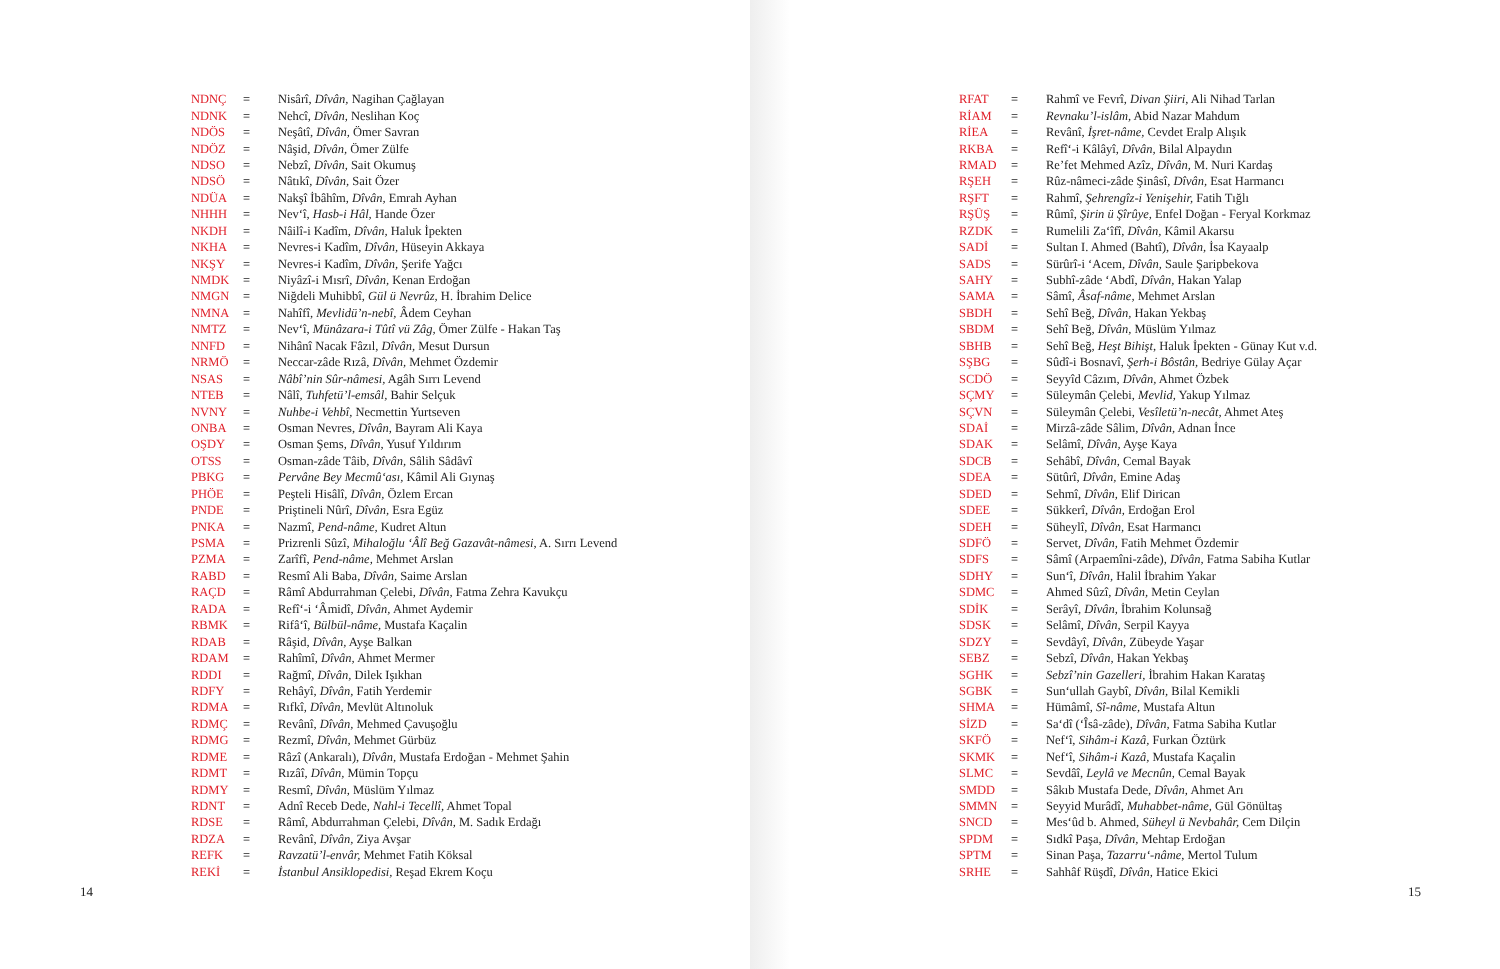| NDNÇ | = | Nisârî, Dîvân, Nagihan Çağlayan |
| NDNK | = | Nehcî, Dîvân, Neslihan Koç |
| NDÖS | = | Neşâtî, Dîvân, Ömer Savran |
| NDÖZ | = | Nâşid, Dîvân, Ömer Zülfe |
| NDSO | = | Nebzî, Dîvân, Sait Okumuş |
| NDSÖ | = | Nâtıkî, Dîvân, Sait Özer |
| NDÜA | = | Nakşî İbâhîm, Dîvân, Emrah Ayhan |
| NHHH | = | Nev‘î, Hasb-i Hâl, Hande Özer |
| NKDH | = | Nâilî-i Kadîm, Dîvân, Haluk İpekten |
| NKHA | = | Nevres-i Kadîm, Dîvân, Hüseyin Akkaya |
| NKŞY | = | Nevres-i Kadîm, Dîvân, Şerife Yağcı |
| NMDK | = | Niyâzî-i Mısrî, Dîvân, Kenan Erdoğan |
| NMGN | = | Niğdeli Muhibbî, Gül ü Nevrûz, H. İbrahim Delice |
| NMNA | = | Nahîfî, Mevlidü’n-nebî, Âdem Ceyhan |
| NMTZ | = | Nev‘î, Münâzara-i Tûtî vü Zâg, Ömer Zülfe - Hakan Taş |
| NNFD | = | Nihânî Nacak Fâzıl, Dîvân, Mesut Dursun |
| NRMÖ | = | Neccar-zâde Rızâ, Dîvân, Mehmet Özdemir |
| NSAS | = | Nâbî’nin Sûr-nâmesi, Agâh Sırrı Levend |
| NTEB | = | Nâlî, Tuhfetü’l-emsâl, Bahir Selçuk |
| NVNY | = | Nuhbe-i Vehbî, Necmettin Yurtseven |
| ONBA | = | Osman Nevres, Dîvân , Bayram Ali Kaya |
| OŞDY | = | Osman Şems, Dîvân , Yusuf Yıldırım |
| OTSS | = | Osman-zâde Tâib, Dîvân, Sâlih Sâdâvî |
| PBKG | = | Pervâne Bey Mecmû‘ası, Kâmil Ali Gıynaş |
| PHÖE | = | Peşteli Hisâlî, Dîvân, Özlem Ercan |
| PNDE | = | Priştineli Nûrî, Dîvân, Esra Egüz |
| PNKA | = | Nazmî, Pend-nâme, Kudret Altun |
| PSMA | = | Prizrenli Sûzî, Mihaloğlu ‘Âlî Beğ Gazavât-nâmesi , A. Sırrı Levend |
| PZMA | = | Zarîfî, Pend-nâme, Mehmet Arslan |
| RABD | = | Resmî Ali Baba, Dîvân, Saime Arslan |
| RAÇD | = | Râmî Abdurrahman Çelebi, Dîvân, Fatma Zehra Kavukçu |
| RADA | = | Refî‘-i ‘Âmidî, Dîvân, Ahmet Aydemir |
| RBMK | = | Rifâ‘î, Bülbül-nâme, Mustafa Kaçalin |
| RDAB | = | Râşid, Dîvân, Ayşe Balkan |
| RDAM | = | Rahîmî, Dîvân, Ahmet Mermer |
| RDDI | = | Rağmî, Dîvân, Dilek Işıkhan |
| RDFY | = | Rehâyî, Dîvân , Fatih Yerdemir |
| RDMA | = | Rıfkî, Dîvân, Mevlüt Altınoluk |
| RDMÇ | = | Revânî, Dîvân, Mehmed Çavuşoğlu |
| RDMG | = | Rezmî, Dîvân, Mehmet Gürbüz |
| RDME | = | Râzî (Ankaralı), Dîvân, Mustafa Erdoğan - Mehmet Şahin |
| RDMT | = | Rızâî, Dîvân, Mümin Topçu |
| RDMY | = | Resmî, Dîvân, Müslüm Yılmaz |
| RDNT | = | Adnî Receb Dede, Nahl-i Tecellî, Ahmet Topal |
| RDSE | = | Râmî, Abdurrahman Çelebi, Dîvân, M. Sadık Erdağı |
| RDZA | = | Revânî, Dîvân, Ziya Avşar |
| REFK | = | Ravzatü’l-envâr, Mehmet Fatih Köksal |
| REKİ | = | İstanbul Ansiklopedisi, Reşad Ekrem Koçu |
14
| RFAT | = | Rahmî ve Fevrî, Divan Şiiri , Ali Nihad Tarlan |
| RİAM | = | Revnaku’l-islâm, Abid Nazar Mahdum |
| RİEA | = | Revânî, İşret-nâme, Cevdet Eralp Alışık |
| RKBA | = | Refî‘-i Kâlâyî, Dîvân, Bilal Alpaydın |
| RMAD | = | Re’fet Mehmed Azîz, Dîvân, M. Nuri Kardaş |
| RŞEH | = | Rûz-nâmeci-zâde Şinâsî, Dîvân, Esat Harmancı |
| RŞFT | = | Rahmî, Şehrengîz-i Yenişehir, Fatih Tığlı |
| RŞÜŞ | = | Rûmî, Şirin ü Şîrûye, Enfel Doğan - Feryal Korkmaz |
| RZDK | = | Rumelili Za‘îfî, Dîvân, Kâmil Akarsu |
| SADİ | = | Sultan I. Ahmed (Bahtî), Dîvân, İsa Kayaalp |
| SADS | = | Sürûrî-i ‘Acem, Dîvân, Saule Şaripbekova |
| SAHY | = | Subhî-zâde ‘Abdî, Dîvân, Hakan Yalap |
| SAMA | = | Sâmî, Âsaf-nâme, Mehmet Arslan |
| SBDH | = | Sehî Beğ, Dîvân, Hakan Yekbaş |
| SBDM | = | Sehî Beğ, Dîvân, Müslüm Yılmaz |
| SBHB | = | Sehî Beğ, Heşt Bihişt , Haluk İpekten - Günay Kut v.d. |
| SŞBG | = | Sûdî-i Bosnavî, Şerh-i Bôstân, Bedriye Gülay Açar |
| SCDÖ | = | Seyyîd Câzım, Dîvân, Ahmet Özbek |
| SÇMY | = | Süleymân Çelebi, Mevlid, Yakup Yılmaz |
| SÇVN | = | Süleymân Çelebi, Vesîletü’n-necât, Ahmet Ateş |
| SDAİ | = | Mirzâ-zâde Sâlim, Dîvân, Adnan İnce |
| SDAK | = | Selâmî, Dîvân, Ayşe Kaya |
| SDCB | = | Sehâbî, Dîvân, Cemal Bayak |
| SDEA | = | Sütûrî, Dîvân, Emine Adaş |
| SDED | = | Sehmî, Dîvân, Elif Dirican |
| SDEE | = | Sükkerî, Dîvân, Erdoğan Erol |
| SDEH | = | Süheylî, Dîvân, Esat Harmancı |
| SDFÖ | = | Servet, Dîvân, Fatih Mehmet Özdemir |
| SDFS | = | Sâmî (Arpaemîni-zâde), Dîvân, Fatma Sabiha Kutlar |
| SDHY | = | Sun‘î, Dîvân, Halil İbrahim Yakar |
| SDMC | = | Ahmed Sûzî, Dîvân, Metin Ceylan |
| SDİK | = | Serâyî, Dîvân, İbrahim Kolunsağ |
| SDSK | = | Selâmî, Dîvân, Serpil Kayya |
| SDZY | = | Sevdâyî, Dîvân, Zübeyde Yaşar |
| SEBZ | = | Sebzî, Dîvân, Hakan Yekbaş |
| SGHK | = | Sebzî’nin Gazelleri, İbrahim Hakan Karataş |
| SGBK | = | Sun‘ullah Gaybî, Dîvân, Bilal Kemikli |
| SHMA | = | Hümâmî, Sî-nâme, Mustafa Altun |
| SİZD | = | Sa‘dî (‘Îsâ-zâde), Dîvân, Fatma Sabiha Kutlar |
| SKFÖ | = | Nef‘î, Sihâm-i Kazâ, Furkan Öztürk |
| SKMK | = | Nef‘î, Sihâm-i Kazâ, Mustafa Kaçalin |
| SLMC | = | Sevdâî, Leylâ ve Mecnûn, Cemal Bayak |
| SMDD | = | Sâkıb Mustafa Dede, Dîvân, Ahmet Arı |
| SMMN | = | Seyyid Murâdî, Muhabbet-nâme, Gül Gönültaş |
| SNCD | = | Mes‘ûd b. Ahmed, Süheyl ü Nevbahâr, Cem Dilçin |
| SPDM | = | Sıdkî Paşa, Dîvân, Mehtap Erdoğan |
| SPTM | = | Sinan Paşa, Tazarru‘-nâme , Mertol Tulum |
| SRHE | = | Sahhâf Rüşdî, Dîvân, Hatice Ekici |
15